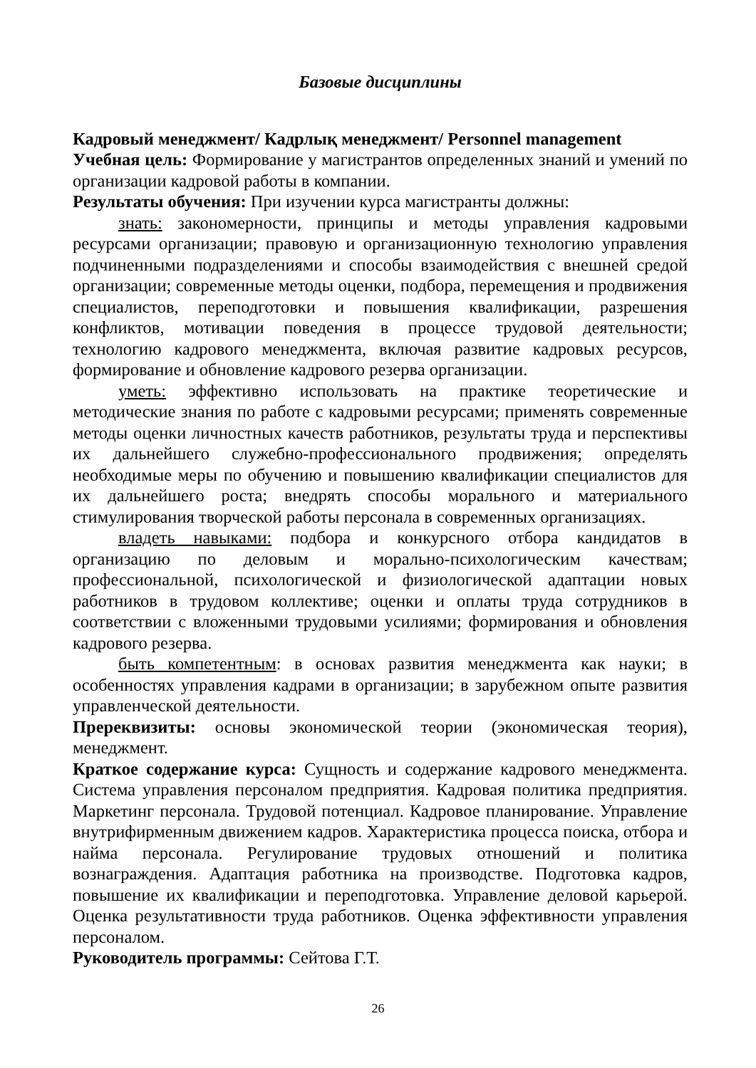Базовые дисциплины
Кадровый менеджмент/ Кадрлық менеджмент/ Personnel management
Учебная цель: Формирование у магистрантов определенных знаний и умений по организации кадровой работы в компании.
Результаты обучения: При изучении курса магистранты должны:
знать: закономерности, принципы и методы управления кадровыми ресурсами организации; правовую и организационную технологию управления подчиненными подразделениями и способы взаимодействия с внешней средой организации; современные методы оценки, подбора, перемещения и продвижения специалистов, переподготовки и повышения квалификации, разрешения конфликтов, мотивации поведения в процессе трудовой деятельности; технологию кадрового менеджмента, включая развитие кадровых ресурсов, формирование и обновление кадрового резерва организации.
уметь: эффективно использовать на практике теоретические и методические знания по работе с кадровыми ресурсами; применять современные методы оценки личностных качеств работников, результаты труда и перспективы их дальнейшего служебно-профессионального продвижения; определять необходимые меры по обучению и повышению квалификации специалистов для их дальнейшего роста; внедрять способы морального и материального стимулирования творческой работы персонала в современных организациях.
владеть навыками: подбора и конкурсного отбора кандидатов в организацию по деловым и морально-психологическим качествам; профессиональной, психологической и физиологической адаптации новых работников в трудовом коллективе; оценки и оплаты труда сотрудников в соответствии с вложенными трудовыми усилиями; формирования и обновления кадрового резерва.
быть компетентным: в основах развития менеджмента как науки; в особенностях управления кадрами в организации; в зарубежном опыте развития управленческой деятельности.
Пререквизиты: основы экономической теории (экономическая теория), менеджмент.
Краткое содержание курса: Сущность и содержание кадрового менеджмента. Система управления персоналом предприятия. Кадровая политика предприятия. Маркетинг персонала. Трудовой потенциал. Кадровое планирование. Управление внутрифирменным движением кадров. Характеристика процесса поиска, отбора и найма персонала. Регулирование трудовых отношений и политика вознаграждения. Адаптация работника на производстве. Подготовка кадров, повышение их квалификации и переподготовка. Управление деловой карьерой. Оценка результативности труда работников. Оценка эффективности управления персоналом.
Руководитель программы: Сейтова Г.Т.
26